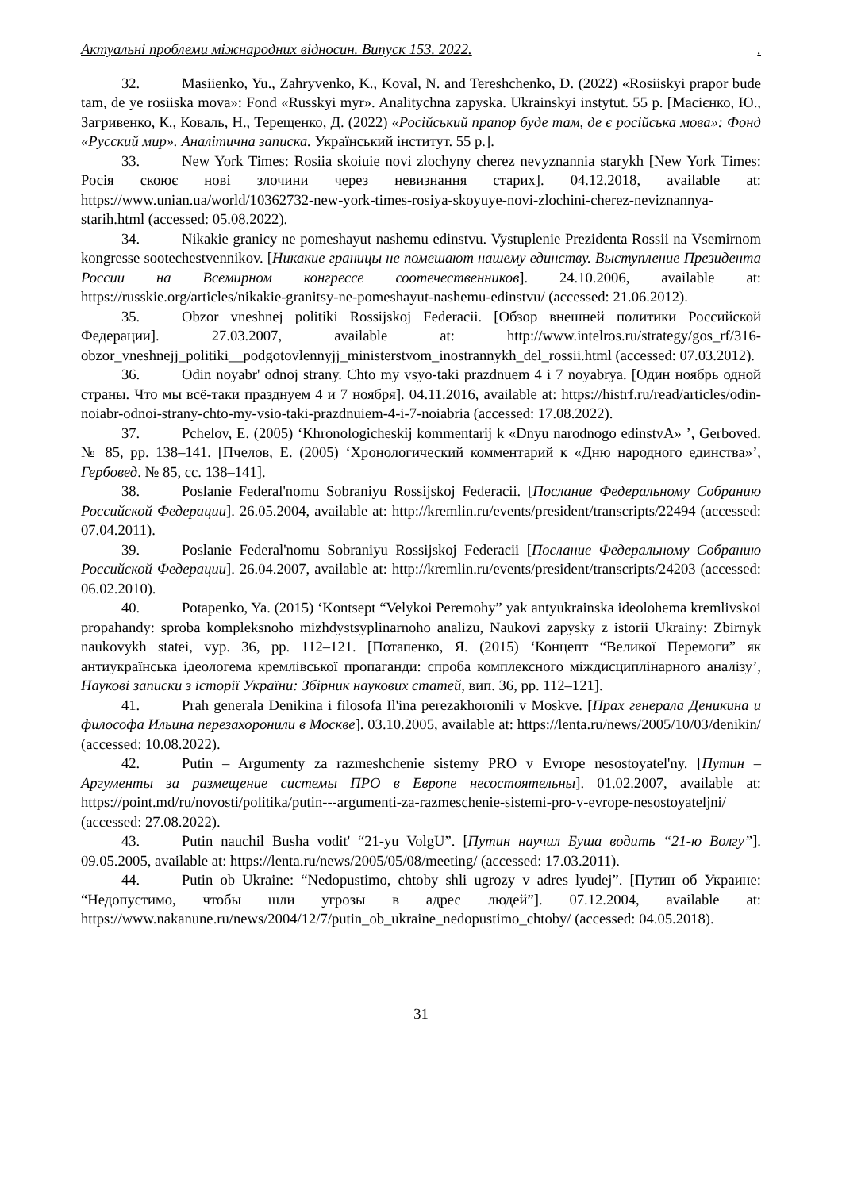Актуальні проблеми міжнародних відносин. Випуск 153. 2022..
32. Masiienko, Yu., Zahryvenko, K., Koval, N. and Tereshchenko, D. (2022) «Rosiiskyi prapor bude tam, de ye rosiiska mova»: Fond «Russkyi myr». Analitychna zapyska. Ukrainskyi instytut. 55 p. [Масієнко, Ю., Загривенко, К., Коваль, Н., Терещенко, Д. (2022) «Російський прапор буде там, де є російська мова»: Фонд «Русский мир». Аналітична записка. Український інститут. 55 p.].
33. New York Times: Rosiia skoiuie novi zlochyny cherez nevyznannia starykh [New York Times: Росія скоює нові злочини через невизнання старих]. 04.12.2018, available at: https://www.unian.ua/world/10362732-new-york-times-rosiya-skoyuye-novi-zlochini-cherez-neviznannya-starih.html (accessed: 05.08.2022).
34. Nikakie granicy ne pomeshayut nashemu edinstvu. Vystuplenie Prezidenta Rossii na Vsemirnom kongresse sootechestvennikov. [Никакие границы не помешают нашему единству. Выступление Президента России на Всемирном конгрессе соотечественников]. 24.10.2006, available at: https://russkie.org/articles/nikakie-granitsy-ne-pomeshayut-nashemu-edinstvu/ (accessed: 21.06.2012).
35. Obzor vneshnej politiki Rossijskoj Federacii. [Обзор внешней политики Российской Федерации]. 27.03.2007, available at: http://www.intelros.ru/strategy/gos_rf/316-obzor_vneshnejj_politiki__podgotovlennyjj_ministerstvom_inostrannykh_del_rossii.html (accessed: 07.03.2012).
36. Odin noyabr' odnoj strany. Chto my vsyo-taki prazdnuem 4 i 7 noyabrya. [Один ноябрь одной страны. Что мы всё-таки празднуем 4 и 7 ноября]. 04.11.2016, available at: https://histrf.ru/read/articles/odin-noiabr-odnoi-strany-chto-my-vsio-taki-prazdnuiem-4-i-7-noiabria (accessed: 17.08.2022).
37. Pchelov, E. (2005) ‘Khronologicheskij kommentarij k «Dnyu narodnogo edinstvA» ’, Gerboved. № 85, pp. 138–141. [Пчелов, Е. (2005) ‘Хронологический комментарий к «Дню народного единства»’, Гербовед. № 85, сс. 138–141].
38. Poslanie Federal'nomu Sobraniyu Rossijskoj Federacii. [Послание Федеральному Собранию Российской Федерации]. 26.05.2004, available at: http://kremlin.ru/events/president/transcripts/22494 (accessed: 07.04.2011).
39. Poslanie Federal'nomu Sobraniyu Rossijskoj Federacii [Послание Федеральному Собранию Российской Федерации]. 26.04.2007, available at: http://kremlin.ru/events/president/transcripts/24203 (accessed: 06.02.2010).
40. Potapenko, Ya. (2015) ‘Kontsept “Velykoi Peremohy” yak antyukrainska ideolohema kremlivskoi propahandy: sproba kompleksnoho mizhdystsyplinarnoho analizu, Naukovi zapysky z istorii Ukrainy: Zbirnyk naukovykh statei, vyp. 36, pp. 112–121. [Потапенко, Я. (2015) ‘Концепт “Великої Перемоги” як антиукраїнська ідеологема кремлівської пропаганди: спроба комплексного міждисциплінарного аналізу’, Наукові записки з історії України: Збірник наукових статей, вип. 36, pp. 112–121].
41. Prah generala Denikina i filosofa Il'ina perezakhoronili v Moskve. [Прах генерала Деникина и философа Ильина перезахоронили в Москве]. 03.10.2005, available at: https://lenta.ru/news/2005/10/03/denikin/ (accessed: 10.08.2022).
42. Putin – Argumenty za razmeshchenie sistemy PRO v Evrope nesostoyatel'ny. [Путин – Аргументы за размещение системы ПРО в Европе несостоятельны]. 01.02.2007, available at: https://point.md/ru/novosti/politika/putin---argumenti-za-razmeschenie-sistemi-pro-v-evrope-nesostoyateljni/ (accessed: 27.08.2022).
43. Putin nauchil Busha vodit' “21-yu VolgU”. [Путин научил Буша водить “21-ю Волгу”]. 09.05.2005, available at: https://lenta.ru/news/2005/05/08/meeting/ (accessed: 17.03.2011).
44. Putin ob Ukraine: “Nedopustimo, chtoby shli ugrozy v adres lyudej”. [Путин об Украине: “Недопустимо, чтобы шли угрозы в адрес людей”]. 07.12.2004, available at: https://www.nakanune.ru/news/2004/12/7/putin_ob_ukraine_nedopustimo_chtoby/ (accessed: 04.05.2018).
31